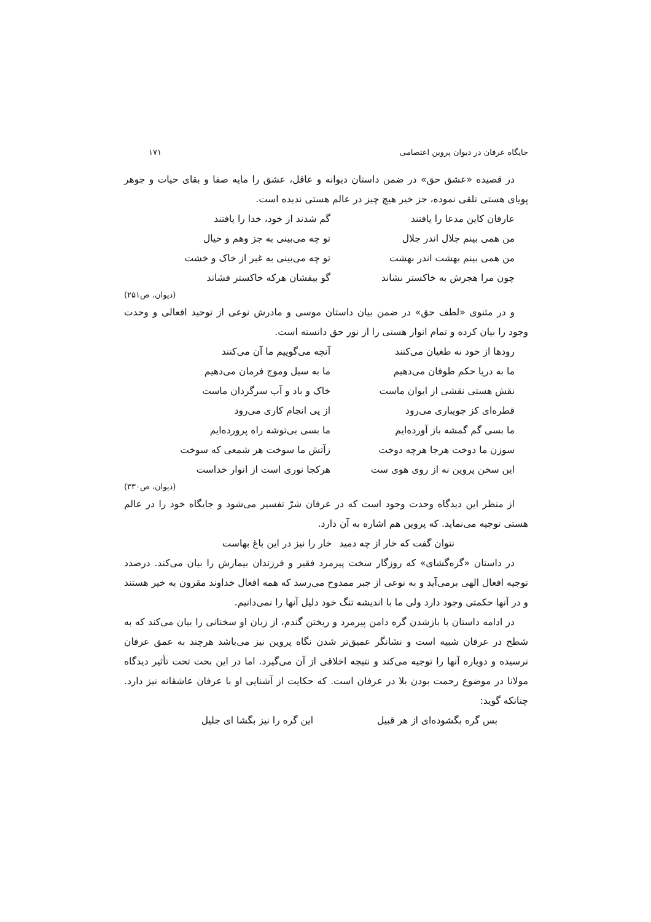جایگاه عرفان در دیوان پروین اعتصامی ۱۷۱
در قصیده «عشق حق» در ضمن داستان دیوانه و عاقل، عشق را مایه صفا و بقای حیات و جوهر پویای هستی تلقی نموده، جز خیر هیچ چیز در عالم هستی ندیده است.
عارفان کاین مدعا را یافتند گم شدند از خود، خدا را یافتند
من همی بینم جلال اندر جلال تو چه می‌بینی به جز وهم و خیال
من همی بینم بهشت اندر بهشت تو چه می‌بینی به غیر از خاک و خشت
چون مرا هجرش به خاکستر نشاند گو بیفشان هرکه خاکستر فشاند
(دیوان، ص۲۵۱)
و در مثنوی «لطف حق» در ضمن بیان داستان موسی و مادرش نوعی از توحید افعالی و وحدت وجود را بیان کرده و تمام انوار هستی را از نور حق دانسته است.
رودها از خود نه طغیان می‌کنند آنچه می‌گوییم ما آن می‌کنند
ما به دریا حکم طوفان می‌دهیم ما به سیل وموج فرمان می‌دهیم
نقش هستی نقشی از ایوان ماست خاک و باد و آب سرگردان ماست
قطره‌ای کز جویباری می‌رود از پی انجام کاری می‌رود
ما بسی گم گمشه باز آورده‌ایم ما بسی بی‌توشه راه پرورده‌ایم
سوزن ما دوخت هرجا هرچه دوخت زآتش ما سوخت هر شمعی که سوخت
این سخن پروین نه از روی هوی ست هرکجا نوری است از انوار خداست
(دیوان، ص۳۳۰)
از منظر این دیدگاه وحدت وجود است که در عرفان شرّ تفسیر می‌شود و جایگاه خود را در عالم هستی توجیه می‌نماید. که پروین هم اشاره به آن دارد.
نتوان گفت که خار از چه دمید خار را نیز در این باغ بهاست
در داستان «گره‌گشای» که روزگار سخت پیرمرد فقیر و فرزندان بیمارش را بیان می‌کند. درصدد توجیه افعال الهی برمی‌آید و به نوعی از جبر ممدوح می‌رسد که همه افعال خداوند مقرون به خیر هستند و در آنها حکمتی وجود دارد ولی ما با اندیشه تنگ خود دلیل آنها را نمی‌دانیم.
در ادامه داستان با بازشدن گره دامن پیرمرد و ریختن گندم، از زبان او سخنانی را بیان می‌کند که به شطح در عرفان شبیه است و نشانگر عمیق‌تر شدن نگاه پروین نیز می‌باشد هرچند به عمق عرفان نرسیده و دوباره آنها را توجیه می‌کند و نتیجه اخلاقی از آن می‌گیرد. اما در این بحث تحت تأثیر دیدگاه مولانا در موضوع رحمت بودن بلا در عرفان است. که حکایت از آشنایی او با عرفان عاشقانه نیز دارد. چنانکه گوید:
بس گره بگشوده‌ای از هر قبیل این گره را نیز بگشا ای جلیل